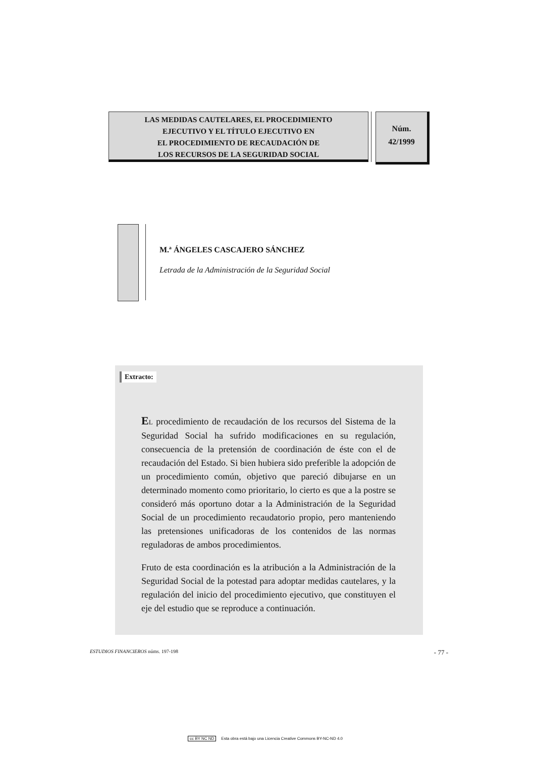LAS MEDIDAS CAUTELARES, EL PROCEDIMIENTO
EJECUTIVO Y EL TÍTULO EJECUTIVO EN
EL PROCEDIMIENTO DE RECAUDACIÓN DE
LOS RECURSOS DE LA SEGURIDAD SOCIAL
Núm.
42/1999
M.ª ÁNGELES CASCAJERO SÁNCHEZ
Letrada de la Administración de la Seguridad Social
Extracto:
EL procedimiento de recaudación de los recursos del Sistema de la Seguridad Social ha sufrido modificaciones en su regulación, consecuencia de la pretensión de coordinación de éste con el de recaudación del Estado. Si bien hubiera sido preferible la adopción de un procedimiento común, objetivo que pareció dibujarse en un determinado momento como prioritario, lo cierto es que a la postre se consideró más oportuno dotar a la Administración de la Seguridad Social de un procedimiento recaudatorio propio, pero manteniendo las pretensiones unificadoras de los contenidos de las normas reguladoras de ambos procedimientos.
Fruto de esta coordinación es la atribución a la Administración de la Seguridad Social de la potestad para adoptar medidas cautelares, y la regulación del inicio del procedimiento ejecutivo, que constituyen el eje del estudio que se reproduce a continuación.
ESTUDIOS FINANCIEROS núms. 197-198 - 77 -
cc BY NC ND Esta obra está bajo una Licencia Creative Commons BY-NC-ND 4.0